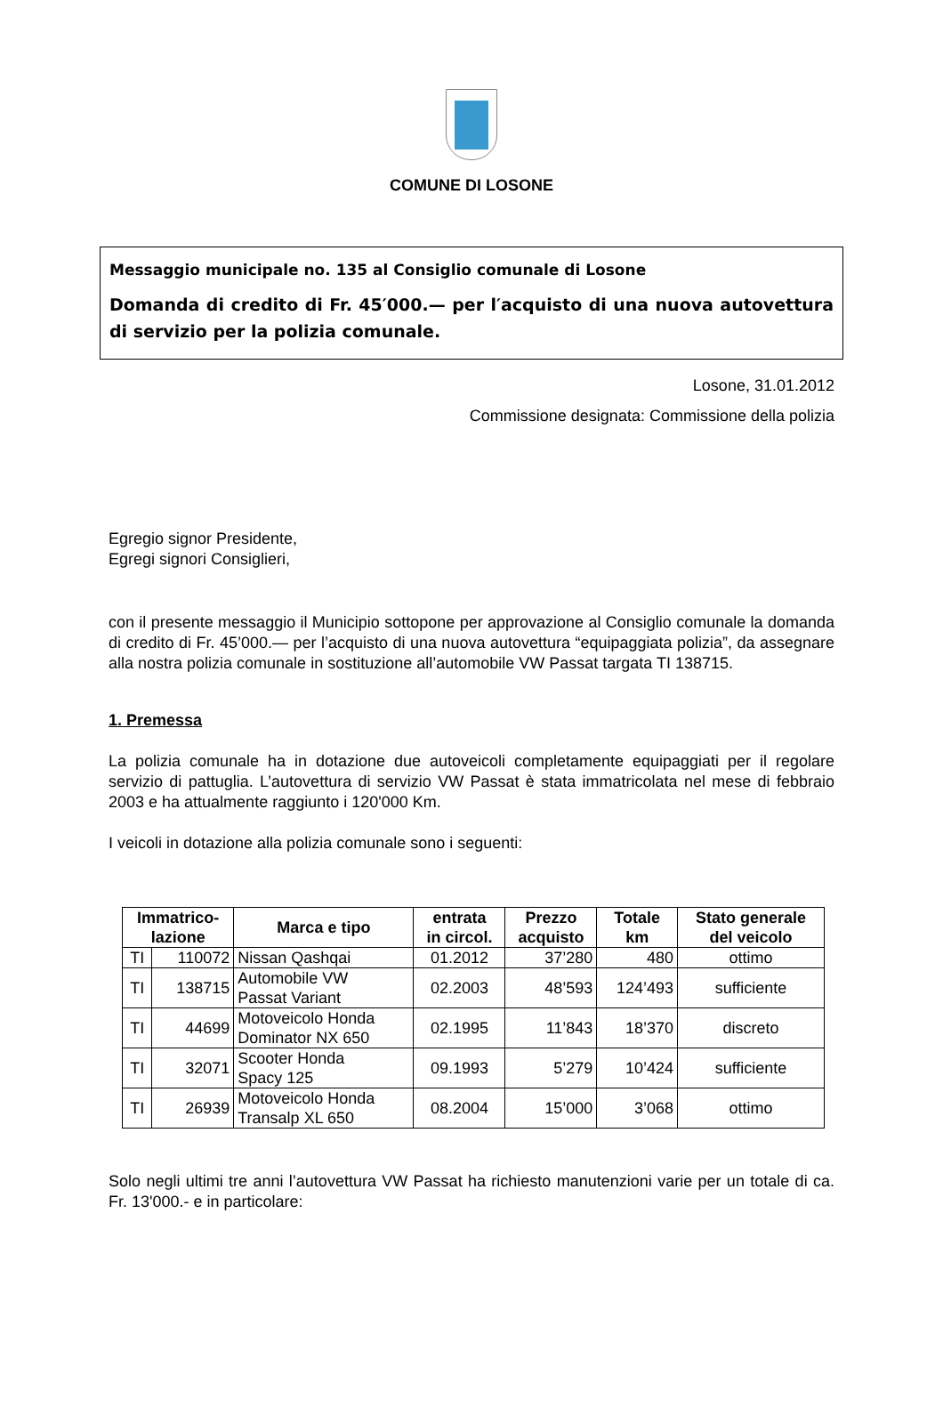COMUNE DI LOSONE
Messaggio municipale no. 135 al Consiglio comunale di Losone
Domanda di credito di Fr. 45′000.— per l′acquisto di una nuova autovettura di servizio per la polizia comunale.
Losone, 31.01.2012
Commissione designata: Commissione della polizia
Egregio signor Presidente,
Egregi signori Consiglieri,
con il presente messaggio il Municipio sottopone per approvazione al Consiglio comunale la domanda di credito di Fr. 45’000.— per l’acquisto di una nuova autovettura “equipaggiata polizia”, da assegnare alla nostra polizia comunale in sostituzione all’automobile VW Passat targata TI 138715.
1. Premessa
La polizia comunale ha in dotazione due autoveicoli completamente equipaggiati per il regolare servizio di pattuglia. L’autovettura di servizio VW Passat è stata immatricolata nel mese di febbraio 2003 e ha attualmente raggiunto i 120'000 Km.
I veicoli in dotazione alla polizia comunale sono i seguenti:
| Immatrico- lazione | | Marca e tipo | entrata in circol. | Prezzo acquisto | Totale km | Stato generale del veicolo |
| --- | --- | --- | --- | --- | --- | --- |
| TI | 110072 | Nissan Qashqai | 01.2012 | 37’280 | 480 | ottimo |
| TI | 138715 | Automobile VW Passat Variant | 02.2003 | 48’593 | 124’493 | sufficiente |
| TI | 44699 | Motoveicolo Honda Dominator NX 650 | 02.1995 | 11’843 | 18’370 | discreto |
| TI | 32071 | Scooter Honda Spacy 125 | 09.1993 | 5’279 | 10’424 | sufficiente |
| TI | 26939 | Motoveicolo Honda Transalp XL 650 | 08.2004 | 15’000 | 3’068 | ottimo |
Solo negli ultimi tre anni l’autovettura VW Passat ha richiesto manutenzioni varie per un totale di ca. Fr. 13'000.- e in particolare: